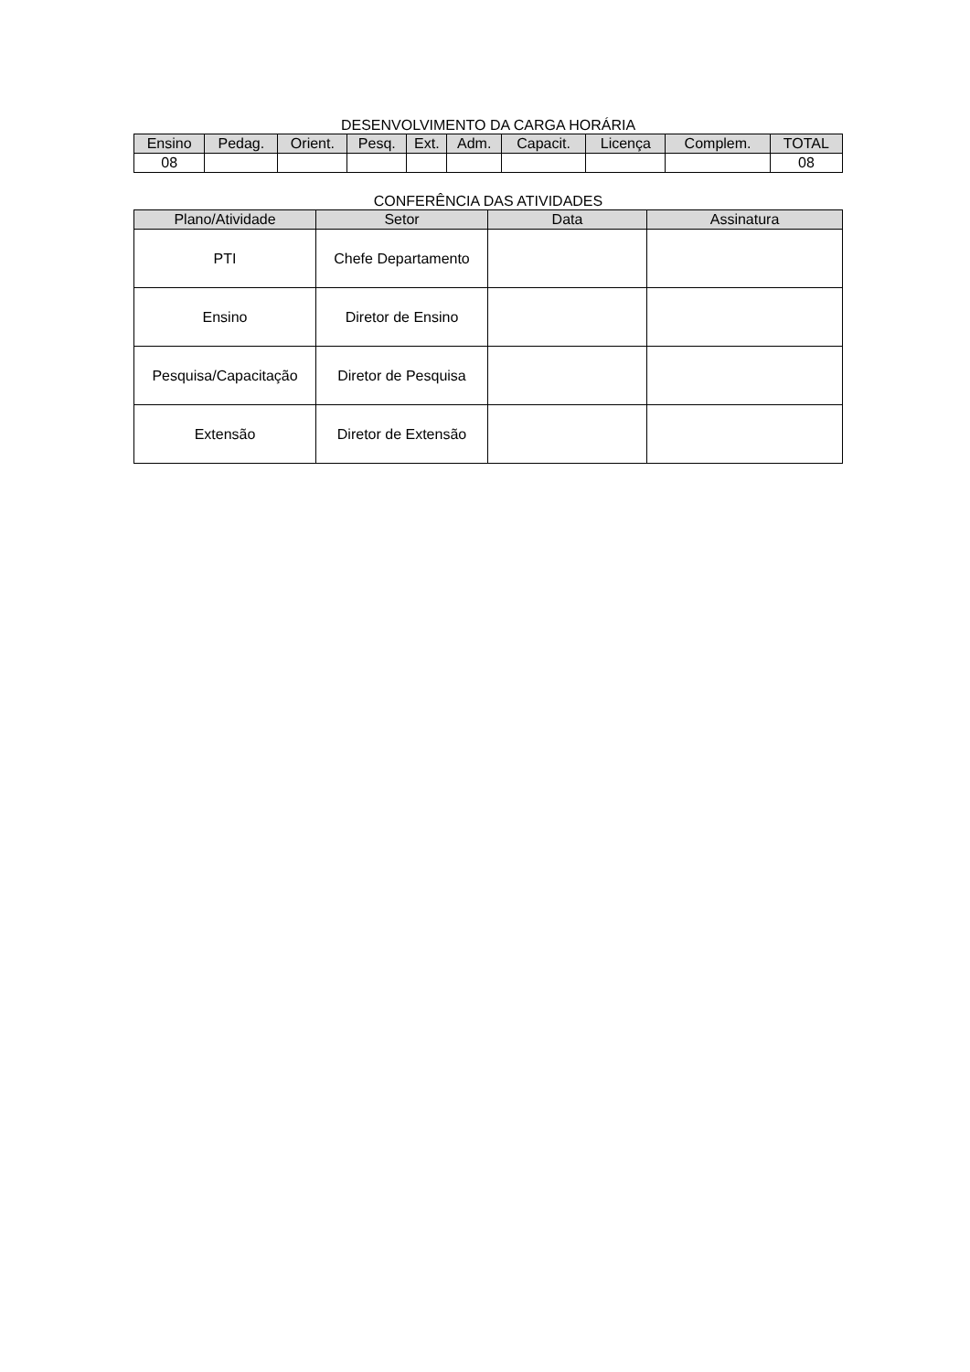DESENVOLVIMENTO DA CARGA HORÁRIA
| Ensino | Pedag. | Orient. | Pesq. | Ext. | Adm. | Capacit. | Licença | Complem. | TOTAL |
| --- | --- | --- | --- | --- | --- | --- | --- | --- | --- |
| 08 | | | | | | | | | 08 |
CONFERÊNCIA DAS ATIVIDADES
| Plano/Atividade | Setor | Data | Assinatura |
| --- | --- | --- | --- |
| PTI | Chefe Departamento | | |
| Ensino | Diretor de Ensino | | |
| Pesquisa/Capacitação | Diretor de Pesquisa | | |
| Extensão | Diretor de Extensão | | |